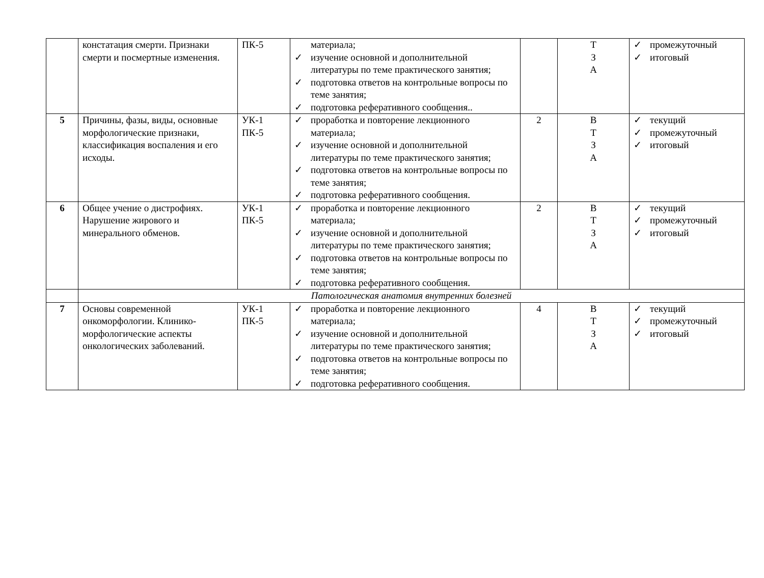| | констатация смерти. Признаки смерти и посмертные изменения. | ПК-5 | материала; ✓ изучение основной и дополнительной литературы по теме практического занятия; ✓ подготовка ответов на контрольные вопросы по теме занятия; ✓ подготовка реферативного сообщения.. | | Т З А | ✓ промежуточный ✓ итоговый |
| 5 | Причины, фазы, виды, основные морфологические признаки, классификация воспаления и его исходы. | УК-1 ПК-5 | ✓ проработка и повторение лекционного материала; ✓ изучение основной и дополнительной литературы по теме практического занятия; ✓ подготовка ответов на контрольные вопросы по теме занятия; ✓ подготовка реферативного сообщения. | 2 | В Т З А | ✓ текущий ✓ промежуточный ✓ итоговый |
| 6 | Общее учение о дистрофиях. Нарушение жирового и минерального обменов. | УК-1 ПК-5 | ✓ проработка и повторение лекционного материала; ✓ изучение основной и дополнительной литературы по теме практического занятия; ✓ подготовка ответов на контрольные вопросы по теме занятия; ✓ подготовка реферативного сообщения. | 2 | В Т З А | ✓ текущий ✓ промежуточный ✓ итоговый |
| | Патологическая анатомия внутренних болезней | | | | | |
| 7 | Основы современной онкоморфологии. Клинико-морфологические аспекты онкологических заболеваний. | УК-1 ПК-5 | ✓ проработка и повторение лекционного материала; ✓ изучение основной и дополнительной литературы по теме практического занятия; ✓ подготовка ответов на контрольные вопросы по теме занятия; ✓ подготовка реферативного сообщения. | 4 | В Т З А | ✓ текущий ✓ промежуточный ✓ итоговый |